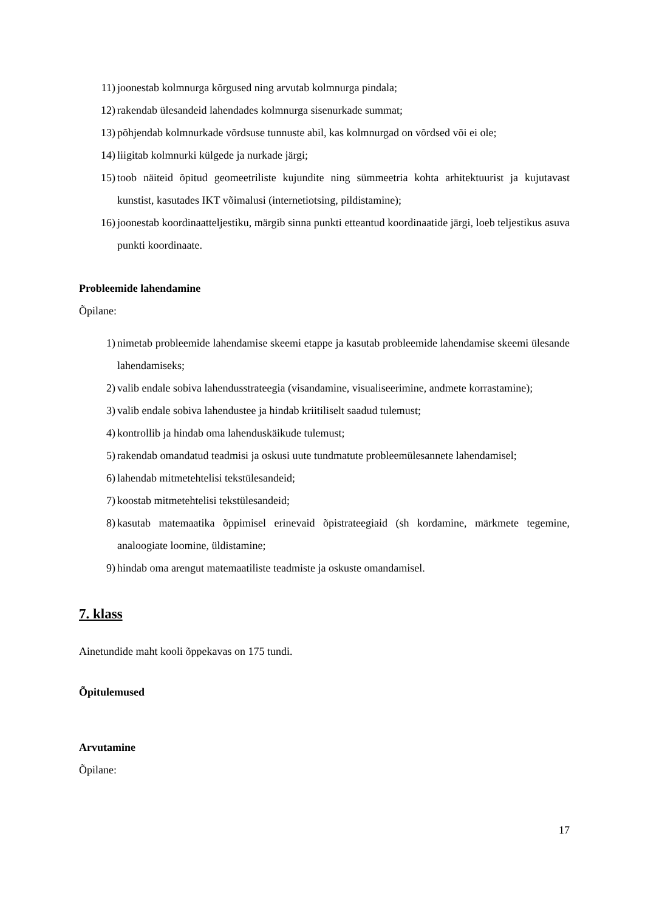11) joonestab kolmnurga kõrgused ning arvutab kolmnurga pindala;
12) rakendab ülesandeid lahendades kolmnurga sisenurkade summat;
13) põhjendab kolmnurkade võrdsuse tunnuste abil, kas kolmnurgad on võrdsed või ei ole;
14) liigitab kolmnurki külgede ja nurkade järgi;
15) toob näiteid õpitud geomeetriliste kujundite ning sümmeetria kohta arhitektuurist ja kujutavast kunstist, kasutades IKT võimalusi (internetiotsing, pildistamine);
16) joonestab koordinaatteljestiku, märgib sinna punkti etteantud koordinaatide järgi, loeb teljestikus asuva punkti koordinaate.
Probleemide lahendamine
Õpilane:
1) nimetab probleemide lahendamise skeemi etappe ja kasutab probleemide lahendamise skeemi ülesande lahendamiseks;
2) valib endale sobiva lahendusstrateegia (visandamine, visualiseerimine, andmete korrastamine);
3) valib endale sobiva lahendustee ja hindab kriitiliselt saadud tulemust;
4) kontrollib ja hindab oma lahenduskäikude tulemust;
5) rakendab omandatud teadmisi ja oskusi uute tundmatute probleemülesannete lahendamisel;
6) lahendab mitmetehtelisi tekstülesandeid;
7) koostab mitmetehtelisi tekstülesandeid;
8) kasutab matemaatika õppimisel erinevaid õpistrateegiaid (sh kordamine, märkmete tegemine, analoogiate loomine, üldistamine;
9) hindab oma arengut matemaatiliste teadmiste ja oskuste omandamisel.
7. klass
Ainetundide maht kooli õppekavas on 175 tundi.
Õpitulemused
Arvutamine
Õpilane:
17